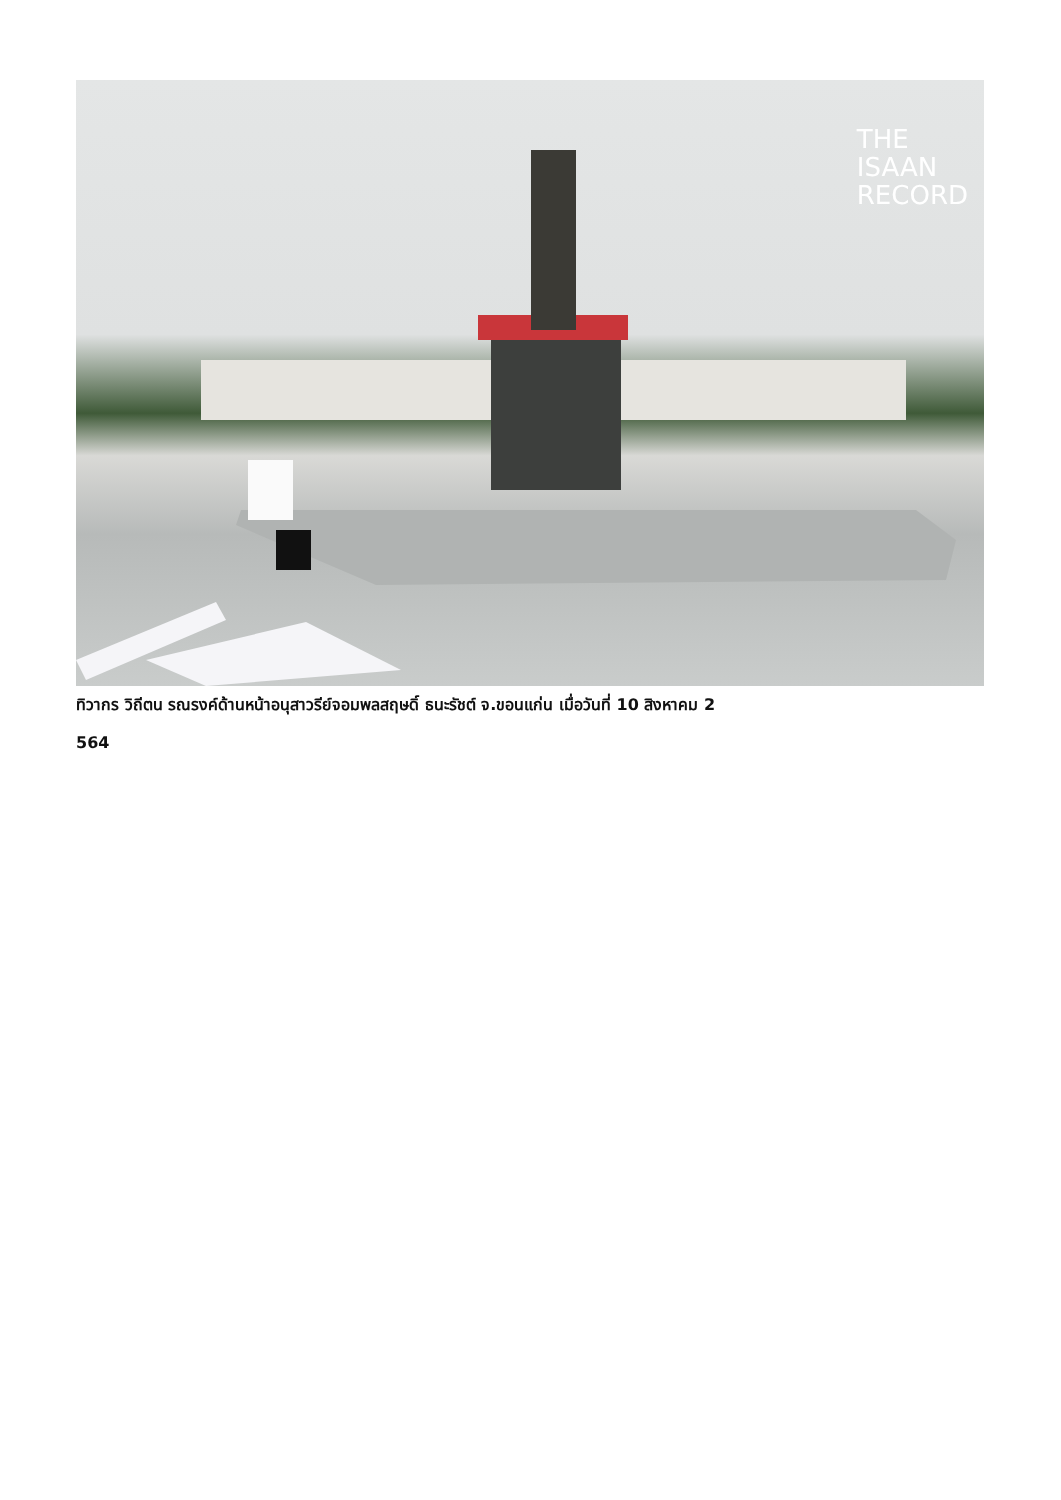THE
ISAAN
RECORD
ทิวากร วิถีตน รณรงค์ด้านหน้าอนุสาวรีย์จอมพลสฤษดิ์ ธนะรัชต์ จ.ขอนแก่น เมื่อวันที่ 10 สิงหาคม 2
564